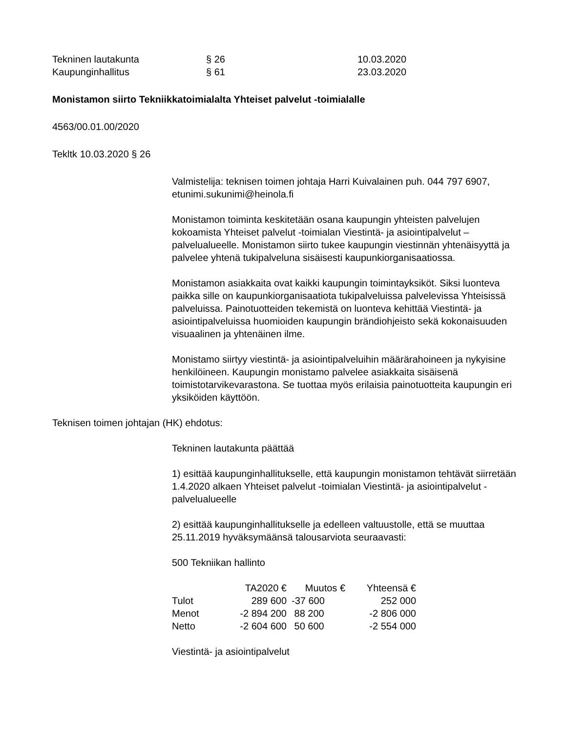| Tekninen lautakunta | § 26 | 10.03.2020 |
| Kaupunginhallitus | § 61 | 23.03.2020 |
Monistamon siirto Tekniikkatoimialalta Yhteiset palvelut -toimialalle
4563/00.01.00/2020
Tekltk 10.03.2020 § 26
Valmistelija: teknisen toimen johtaja Harri Kuivalainen puh. 044 797 6907, etunimi.sukunimi@heinola.fi
Monistamon toiminta keskitetään osana kaupungin yhteisten palvelujen kokoamista Yhteiset palvelut -toimialan Viestintä- ja asiointipalvelut –palvelualueelle. Monistamon siirto tukee kaupungin viestinnän yhtenäisyyttä ja palvelee yhtenä tukipalveluna sisäisesti kaupunkiorganisaatiossa.
Monistamon asiakkaita ovat kaikki kaupungin toimintayksiköt. Siksi luonteva paikka sille on kaupunkiorganisaatiota tukipalveluissa palvelevissa Yhteisissä palveluissa. Painotuotteiden tekemistä on luonteva kehittää Viestintä- ja asiointipalveluissa huomioiden kaupungin brändiohjeisto sekä kokonaisuuden visuaalinen ja yhtenäinen ilme.
Monistamo siirtyy viestintä- ja asiointipalveluihin määrärahoineen ja nykyisine henkilöineen. Kaupungin monistamo palvelee asiakkaita sisäisenä toimistotarvikevarastona. Se tuottaa myös erilaisia painotuotteita kaupungin eri yksiköiden käyttöön.
Teknisen toimen johtajan (HK) ehdotus:
Tekninen lautakunta päättää
1) esittää kaupunginhallitukselle, että kaupungin monistamon tehtävät siirretään 1.4.2020 alkaen Yhteiset palvelut -toimialan Viestintä- ja asiointipalvelut -palvelualueelle
2) esittää kaupunginhallitukselle ja edelleen valtuustolle, että se muuttaa 25.11.2019 hyväksymäänsä talousarviota seuraavasti:
500 Tekniikan hallinto
| | TA2020 € | Muutos € | Yhteensä € |
| --- | --- | --- | --- |
| Tulot | 289 600 | -37 600 | 252 000 |
| Menot | -2 894 200 | 88 200 | -2 806 000 |
| Netto | -2 604 600 | 50 600 | -2 554 000 |
Viestintä- ja asiointipalvelut